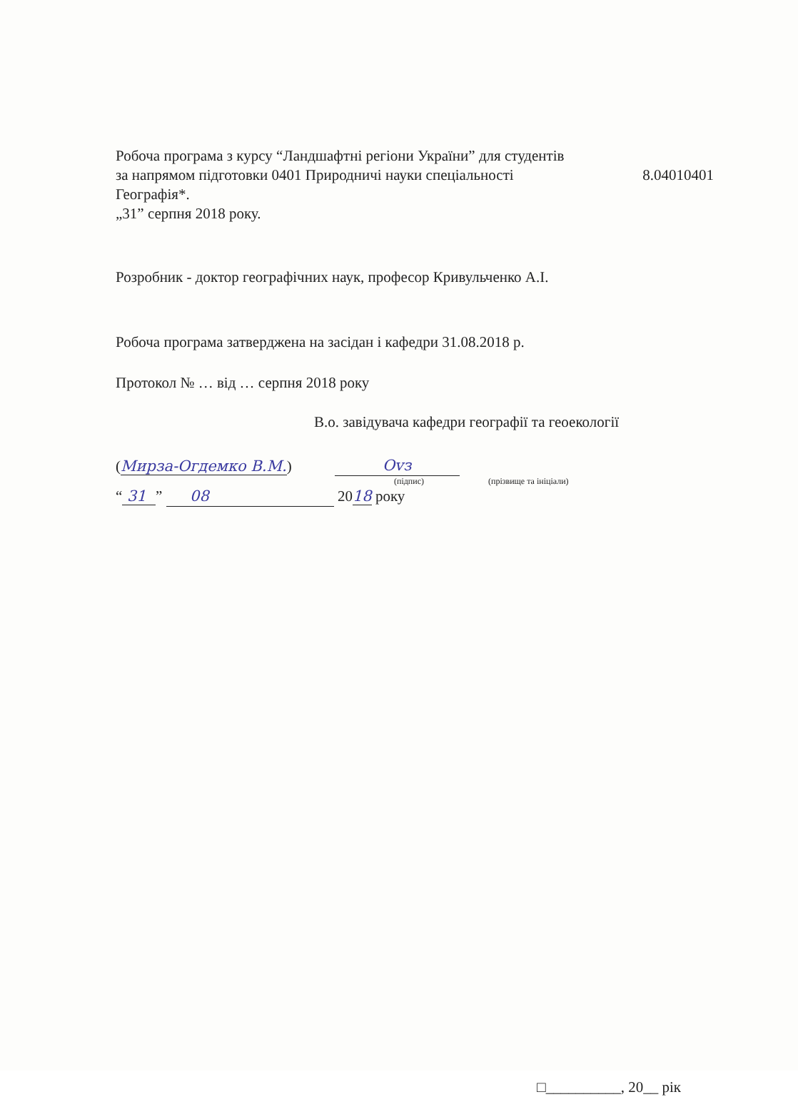Робоча програма з курсу “Ландшафтні регіони України” для студентів
за напрямом підготовки 0401 Природничі науки спеціальності 8.04010401
Географія*.
„31” серпня 2018 року.
Розробник - доктор географічних наук, професор Кривульченко А.І.
Робоча програма затверджена на засідан і кафедри 31.08.2018 р.
Протокол № … від … серпня 2018 року
В.о. завідувача кафедри географії та геоекології
(Мирза-Огдемко В.М.)
Оvз
(підпис) (прізвище та ініціали)
“ 31 ” 08 2018 року
□__________, 20__ рік